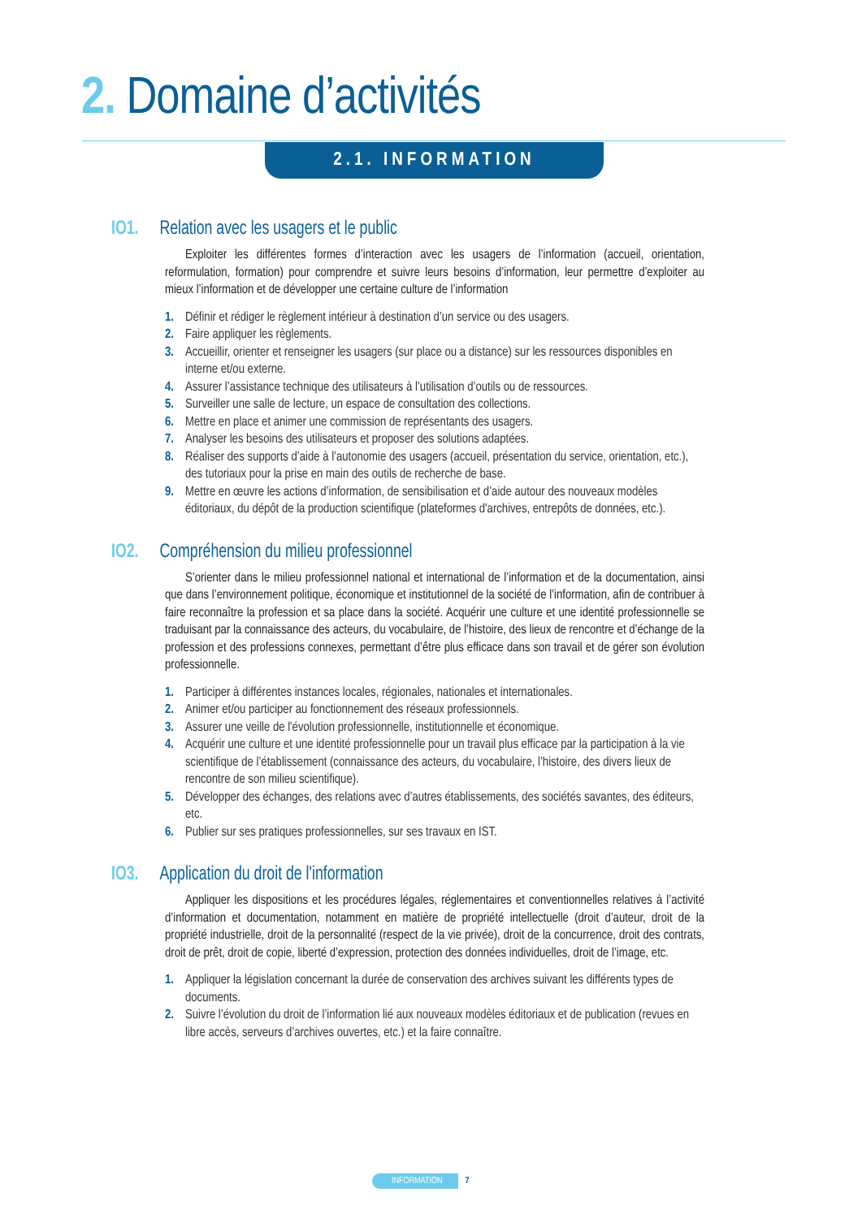2. Domaine d’activités
2.1. INFORMATION
IO1. Relation avec les usagers et le public
Exploiter les différentes formes d’interaction avec les usagers de l’information (accueil, orientation, reformulation, formation) pour comprendre et suivre leurs besoins d’information, leur permettre d’exploiter au mieux l’information et de développer une certaine culture de l’information
1. Définir et rédiger le règlement intérieur à destination d’un service ou des usagers.
2. Faire appliquer les règlements.
3. Accueillir, orienter et renseigner les usagers (sur place ou a distance) sur les ressources disponibles en interne et/ou externe.
4. Assurer l’assistance technique des utilisateurs à l’utilisation d’outils ou de ressources.
5. Surveiller une salle de lecture, un espace de consultation des collections.
6. Mettre en place et animer une commission de représentants des usagers.
7. Analyser les besoins des utilisateurs et proposer des solutions adaptées.
8. Réaliser des supports d’aide à l’autonomie des usagers (accueil, présentation du service, orientation, etc.), des tutoriaux pour la prise en main des outils de recherche de base.
9. Mettre en œuvre les actions d’information, de sensibilisation et d’aide autour des nouveaux modèles éditoriaux, du dépôt de la production scientifique (plateformes d'archives, entrepôts de données, etc.).
IO2. Compréhension du milieu professionnel
S’orienter dans le milieu professionnel national et international de l’information et de la documentation, ainsi que dans l’environnement politique, économique et institutionnel de la société de l’information, afin de contribuer à faire reconnaître la profession et sa place dans la société. Acquérir une culture et une identité professionnelle se traduisant par la connaissance des acteurs, du vocabulaire, de l’histoire, des lieux de rencontre et d’échange de la profession et des professions connexes, permettant d’être plus efficace dans son travail et de gérer son évolution professionnelle.
1. Participer à différentes instances locales, régionales, nationales et internationales.
2. Animer et/ou participer au fonctionnement des réseaux professionnels.
3. Assurer une veille de l'évolution professionnelle, institutionnelle et économique.
4. Acquérir une culture et une identité professionnelle pour un travail plus efficace par la participation à la vie scientifique de l’établissement (connaissance des acteurs, du vocabulaire, l’histoire, des divers lieux de rencontre de son milieu scientifique).
5. Développer des échanges, des relations avec d’autres établissements, des sociétés savantes, des éditeurs, etc.
6. Publier sur ses pratiques professionnelles, sur ses travaux en IST.
IO3. Application du droit de l'information
Appliquer les dispositions et les procédures légales, réglementaires et conventionnelles relatives à l’activité d’information et documentation, notamment en matière de propriété intellectuelle (droit d’auteur, droit de la propriété industrielle, droit de la personnalité (respect de la vie privée), droit de la concurrence, droit des contrats, droit de prêt, droit de copie, liberté d’expression, protection des données individuelles, droit de l’image, etc.
1. Appliquer la législation concernant la durée de conservation des archives suivant les différents types de documents.
2. Suivre l’évolution du droit de l’information lié aux nouveaux modèles éditoriaux et de publication (revues en libre accès, serveurs d’archives ouvertes, etc.) et la faire connaître.
INFORMATION 7